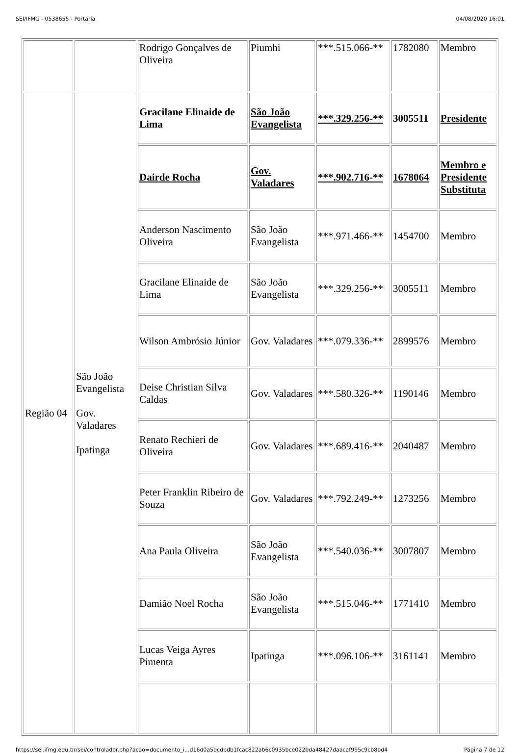SEI/IFMG - 0538655 - Portaria 04/08/2020 16:01
| | | Rodrigo Gonçalves de Oliveira | Piumhi | ***.515.066-** | 1782080 | Membro |
| Região 04 | São João Evangelista Gov. Valadares Ipatinga | Gracilane Elinaide de Lima | São João Evangelista | ***.329.256-** | 3005511 | Presidente |
| | | Dairde Rocha | Gov. Valadares | ***.902.716-** | 1678064 | Membro e Presidente Substituta |
| | | Anderson Nascimento Oliveira | São João Evangelista | ***.971.466-** | 1454700 | Membro |
| | | Gracilane Elinaide de Lima | São João Evangelista | ***.329.256-** | 3005511 | Membro |
| | | Wilson Ambrósio Júnior | Gov. Valadares | ***.079.336-** | 2899576 | Membro |
| | | Deise Christian Silva Caldas | Gov. Valadares | ***.580.326-** | 1190146 | Membro |
| | | Renato Rechieri de Oliveira | Gov. Valadares | ***.689.416-** | 2040487 | Membro |
| | | Peter Franklin Ribeiro de Souza | Gov. Valadares | ***.792.249-** | 1273256 | Membro |
| | | Ana Paula Oliveira | São João Evangelista | ***.540.036-** | 3007807 | Membro |
| | | Damião Noel Rocha | São João Evangelista | ***.515.046-** | 1771410 | Membro |
| | | Lucas Veiga Ayres Pimenta | Ipatinga | ***.096.106-** | 3161141 | Membro |
https://sei.ifmg.edu.br/sei/controlador.php?acao=documento_i...d16d0a5dcdbdb1fcac822ab6c0935bce022bda48427daacaf995c9cb8bd4 Página 7 de 12